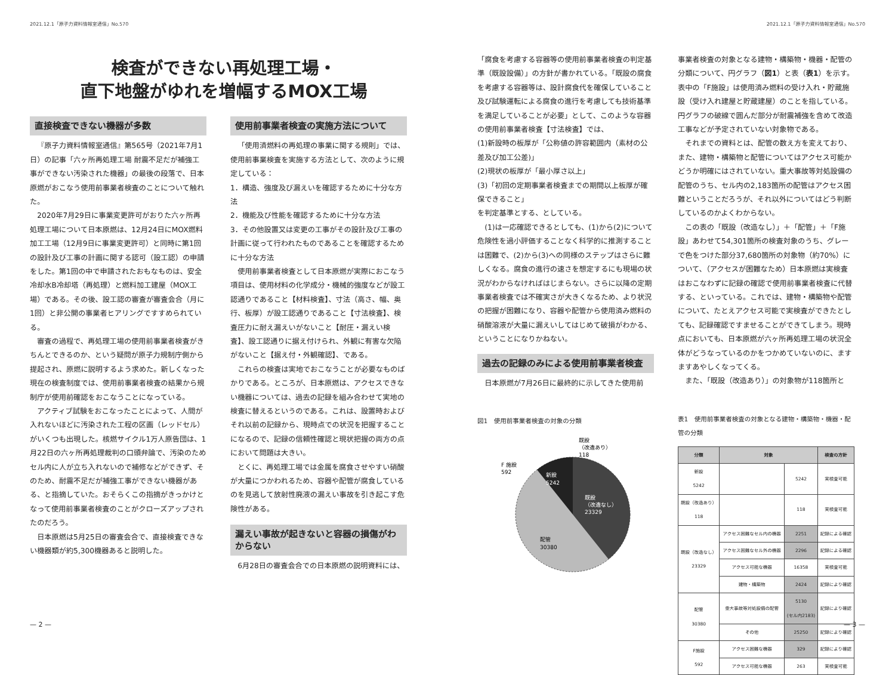2021.12.1「原子力資料情報室通信」No.570
検査ができない再処理工場・
直下地盤がゆれを増幅するMOX工場
直接検査できない機器が多数
『原子力資料情報室通信』第565号（2021年7月1日）の記事「六ヶ所再処理工場 耐震不足だが補強工事ができない汚染された機器」の最後の段落で、日本原燃がおこなう使用前事業者検査のことについて触れた。
2020年7月29日に事業変更許可がおりた六ヶ所再処理工場について日本原燃は、12月24日にMOX燃料加工工場（12月9日に事業変更許可）と同時に第1回の設計及び工事の計画に関する認可（設工認）の申請をした。第1回の中で申請されたおもなものは、安全冷却水B冷却塔（再処理）と燃料加工建屋（MOX工場）である。その後、設工認の審査が審査会合（月に1回）と非公開の事業者ヒアリングですすめられている。
審査の過程で、再処理工場の使用前事業者検査がきちんとできるのか、という疑問が原子力規制庁側から提起され、原燃に説明するよう求めた。新しくなった現在の検査制度では、使用前事業者検査の結果から規制庁が使用前確認をおこなうことになっている。
アクティブ試験をおこなったことによって、人間が入れないほどに汚染された工程の区画（レッドセル）がいくつも出現した。核燃サイクル1万人原告団は、1月22日の六ヶ所再処理裁判の口頭弁論で、汚染のためセル内に人が立ち入れないので補修などができず、そのため、耐震不足だが補強工事ができない機器がある、と指摘していた。おそらくこの指摘がきっかけとなって使用前事業者検査のことがクローズアップされたのだろう。
日本原燃は5月25日の審査会合で、直接検査できない機器類が約5,300機器あると説明した。
使用前事業者検査の実施方法について
「使用済燃料の再処理の事業に関する規則」では、使用前事業検査を実施する方法として、次のように規定している：
1．構造、強度及び漏えいを確認するために十分な方法
2．機能及び性能を確認するために十分な方法
3．その他設置又は変更の工事がその設計及び工事の計画に従って行われたものであることを確認するために十分な方法
使用前事業者検査として日本原燃が実際におこなう項目は、使用材料の化学成分・機械的強度などが設工認通りであること【材料検査】、寸法（高さ、幅、奥行、板厚）が設工認通りであること【寸法検査】、検査圧力に耐え漏えいがないこと【耐圧・漏えい検査】、設工認通りに据え付けられ、外観に有害な欠陥がないこと【据え付・外観確認】、である。
これらの検査は実地でおこなうことが必要なものばかりである。ところが、日本原燃は、アクセスできない機器については、過去の記録を組み合わせて実地の検査に替えるというのである。これは、設置時およびそれ以前の記録から、現時点での状況を把握することになるので、記録の信頼性確認と現状把握の両方の点において問題は大きい。
とくに、再処理工場では金属を腐食させやすい硝酸が大量につかわれるため、容器や配管が腐食しているのを見逃して放射性廃液の漏えい事故を引き起こす危険性がある。
漏えい事故が起きないと容器の損傷がわからない
6月28日の審査会合での日本原燃の説明資料には、
— 2 —
2021.12.1「原子力資料情報室通信」No.570
「腐食を考慮する容器等の使用前事業者検査の判定基準（既設設備）」の方針が書かれている。「既設の腐食を考慮する容器等は、設計腐食代を確保していること及び試験運転による腐食の進行を考慮しても技術基準を満足していることが必要」として、このような容器の使用前事業者検査【寸法検査】では、
(1)新設時の板厚が「公称値の許容範囲内（素材の公差及び加工公差)」
(2)現状の板厚が「最小厚さ以上」
(3)「初回の定期事業者検査までの期間以上板厚が確保できること」
を判定基準とする、としている。
(1)は一応確認できるとしても、(1)から(2)について危険性を過小評価することなく科学的に推測することは困難で、(2)から(3)への同様のステップはさらに難しくなる。腐食の進行の速さを想定するにも現場の状況がわからなければはじまらない。さらに以降の定期事業者検査では不確実さが大きくなるため、より状況の把握が困難になり、容器や配管から使用済み燃料の硝酸溶液が大量に漏えいしてはじめて破損がわかる、ということになりかねない。
過去の記録のみによる使用前事業者検査
日本原燃が7月26日に最終的に示してきた使用前
図1　使用前事業者検査の対象の分類
既設
（改造なし）
23329
新設
5242
配管
30380
F 施設
592
既設
（改造あり）
118
事業者検査の対象となる建物・構築物・機器・配管の分類について、円グラフ（図1）と表（表1）を示す。表中の「F施設」は使用済み燃料の受け入れ・貯蔵施設（受け入れ建屋と貯蔵建屋）のことを指している。円グラフの破線で囲んだ部分が耐震補強を含めて改造工事などが予定されていない対象物である。
それまでの資料とは、配管の数え方を変えており、また、建物・構築物と配管についてはアクセス可能かどうか明確にはされていない。重大事故等対処設備の配管のうち、セル内の2,183箇所の配管はアクセス困難ということだろうが、それ以外についてはどう判断しているのかよくわからない。
この表の「既設（改造なし）」＋「配管」＋「F施設」あわせて54,301箇所の検査対象のうち、グレーで色をつけた部分37,680箇所の対象物（約70%）について、（アクセスが困難なため）日本原燃は実検査はおこなわずに記録の確認で使用前事業者検査に代替する、といっている。これでは、建物・構築物や配管について、たとえアクセス可能で実検査ができたとしても、記録確認ですませることができてしまう。現時点においても、日本原燃が六ヶ所再処理工場の状況全体がどうなっているのかをつかめていないのに、ますますあやしくなってくる。
また、「既設（改造あり）」の対象物が118箇所と
表1　使用前事業者検査の対象となる建物・構築物・機器・配管の分類
| 分類 | 対象 | | 検査の方針 |
| --- | --- | --- | --- |
| 新設 5242 | | 5242 | 実検査可能 |
| 既設（改造あり） 118 | | 118 | 実検査可能 |
| 既設（改造なし） 23329 | アクセス困難なセル内の機器 | 2251 | 記録による確認 |
| | アクセス困難なセル外の機器 | 2296 | 記録による確認 |
| | アクセス可能な機器 | 16358 | 実検査可能 |
| | 建物・構築物 | 2424 | 記録により確認 |
| 配管 30380 | 重大事故等対処設備の配管 | 5130 (セル内2183) | 記録により確認 |
| | その他 | 25250 | 記録により確認 |
| F施設 592 | アクセス困難な機器 | 329 | 記録により確認 |
| | アクセス可能な機器 | 263 | 実検査可能 |
— 3 —